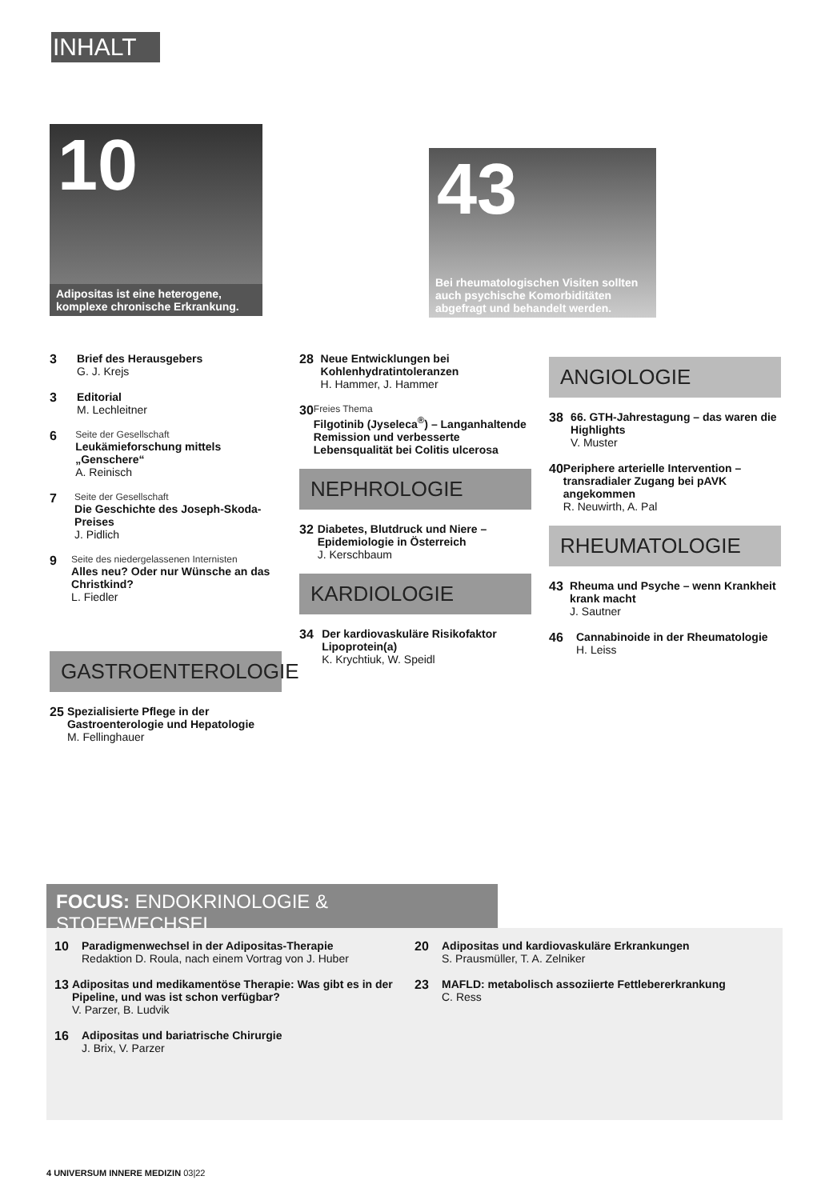INHALT
10
Adipositas ist eine heterogene, komplexe chronische Erkrankung.
43
Bei rheumatologischen Visiten sollten auch psychische Komorbiditäten abgefragt und behandelt werden.
3 Brief des Herausgebers
G. J. Krejs
3 Editorial
M. Lechleitner
6
Seite der Gesellschaft
Leukämieforschung mittels „Genschere“
A. Reinisch
7
Seite der Gesellschaft
Die Geschichte des Joseph-Skoda-Preises
J. Pidlich
9
Seite des niedergelassenen Internisten
Alles neu? Oder nur Wünsche an das Christkind?
L. Fiedler
GASTROENTEROLOGIE
25 Spezialisierte Pflege in der Gastroenterologie und Hepatologie
M. Fellinghauer
28 Neue Entwicklungen bei Kohlenhydratintoleranzen
H. Hammer, J. Hammer
30
Freies Thema
Filgotinib (Jyseleca<sup>®</sup>) – Langanhaltende Remission und verbesserte Lebensqualität bei Colitis ulcerosa
NEPHROLOGIE
32 Diabetes, Blutdruck und Niere – Epidemiologie in Österreich
J. Kerschbaum
KARDIOLOGIE
34 Der kardiovaskuläre Risikofaktor Lipoprotein(a)
K. Krychtiuk, W. Speidl
ANGIOLOGIE
38 66. GTH-Jahrestagung – das waren die Highlights
V. Muster
40 Periphere arterielle Intervention – transradialer Zugang bei pAVK angekommen
R. Neuwirth, A. Pal
RHEUMATOLOGIE
43 Rheuma und Psyche – wenn Krankheit krank macht
J. Sautner
46 Cannabinoide in der Rheumatologie
H. Leiss
FOCUS: ENDOKRINOLOGIE & STOFFWECHSEL
10 Paradigmenwechsel in der Adipositas-Therapie
Redaktion D. Roula, nach einem Vortrag von J. Huber
13 Adipositas und medikamentöse Therapie: Was gibt es in der Pipeline, und was ist schon verfügbar?
V. Parzer, B. Ludvik
16 Adipositas und bariatrische Chirurgie
J. Brix, V. Parzer
20 Adipositas und kardiovaskuläre Erkrankungen
S. Prausmüller, T. A. Zelniker
23 MAFLD: metabolisch assoziierte Fettlebererkrankung
C. Ress
4 UNIVERSUM INNERE MEDIZIN 03|22